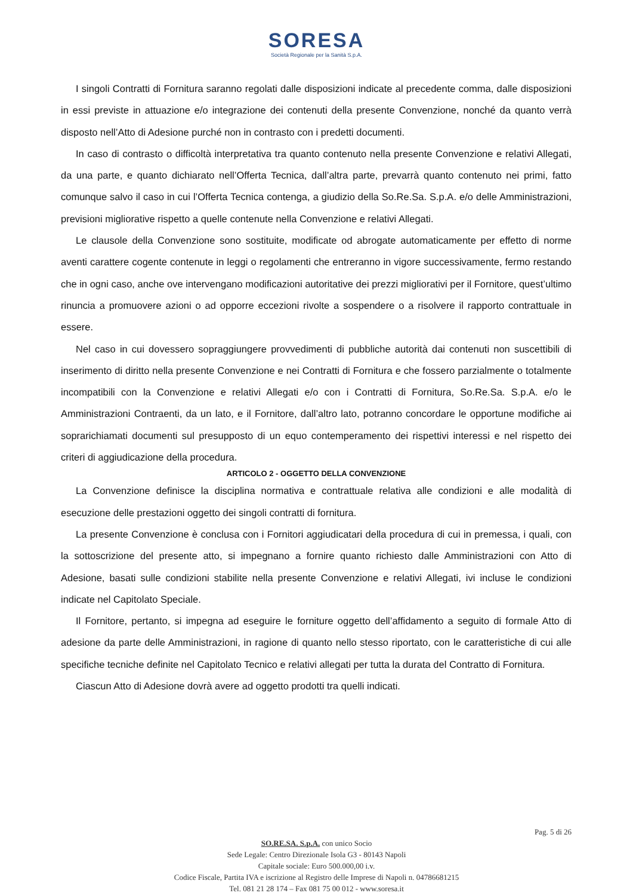SORESA
Società Regionale per la Sanità S.p.A.
I singoli Contratti di Fornitura saranno regolati dalle disposizioni indicate al precedente comma, dalle disposizioni in essi previste in attuazione e/o integrazione dei contenuti della presente Convenzione, nonché da quanto verrà disposto nell’Atto di Adesione purché non in contrasto con i predetti documenti.
In caso di contrasto o difficoltà interpretativa tra quanto contenuto nella presente Convenzione e relativi Allegati, da una parte, e quanto dichiarato nell’Offerta Tecnica, dall’altra parte, prevarrà quanto contenuto nei primi, fatto comunque salvo il caso in cui l’Offerta Tecnica contenga, a giudizio della So.Re.Sa. S.p.A. e/o delle Amministrazioni, previsioni migliorative rispetto a quelle contenute nella Convenzione e relativi Allegati.
Le clausole della Convenzione sono sostituite, modificate od abrogate automaticamente per effetto di norme aventi carattere cogente contenute in leggi o regolamenti che entreranno in vigore successivamente, fermo restando che in ogni caso, anche ove intervengano modificazioni autoritative dei prezzi migliorativi per il Fornitore, quest’ultimo rinuncia a promuovere azioni o ad opporre eccezioni rivolte a sospendere o a risolvere il rapporto contrattuale in essere.
Nel caso in cui dovessero sopraggiungere provvedimenti di pubbliche autorità dai contenuti non suscettibili di inserimento di diritto nella presente Convenzione e nei Contratti di Fornitura e che fossero parzialmente o totalmente incompatibili con la Convenzione e relativi Allegati e/o con i Contratti di Fornitura, So.Re.Sa. S.p.A. e/o le Amministrazioni Contraenti, da un lato, e il Fornitore, dall’altro lato, potranno concordare le opportune modifiche ai soprarichiamati documenti sul presupposto di un equo contemperamento dei rispettivi interessi e nel rispetto dei criteri di aggiudicazione della procedura.
ARTICOLO 2 - OGGETTO DELLA CONVENZIONE
La Convenzione definisce la disciplina normativa e contrattuale relativa alle condizioni e alle modalità di esecuzione delle prestazioni oggetto dei singoli contratti di fornitura.
La presente Convenzione è conclusa con i Fornitori aggiudicatari della procedura di cui in premessa, i quali, con la sottoscrizione del presente atto, si impegnano a fornire quanto richiesto dalle Amministrazioni con Atto di Adesione, basati sulle condizioni stabilite nella presente Convenzione e relativi Allegati, ivi incluse le condizioni indicate nel Capitolato Speciale.
Il Fornitore, pertanto, si impegna ad eseguire le forniture oggetto dell’affidamento a seguito di formale Atto di adesione da parte delle Amministrazioni, in ragione di quanto nello stesso riportato, con le caratteristiche di cui alle specifiche tecniche definite nel Capitolato Tecnico e relativi allegati per tutta la durata del Contratto di Fornitura.
Ciascun Atto di Adesione dovrà avere ad oggetto prodotti tra quelli indicati.
Pag. 5 di 26
SO.RE.SA. S.p.A. con unico Socio
Sede Legale: Centro Direzionale Isola G3 - 80143 Napoli
Capitale sociale: Euro 500.000,00 i.v.
Codice Fiscale, Partita IVA e iscrizione al Registro delle Imprese di Napoli n. 04786681215
Tel. 081 21 28 174 – Fax 081 75 00 012 - www.soresa.it